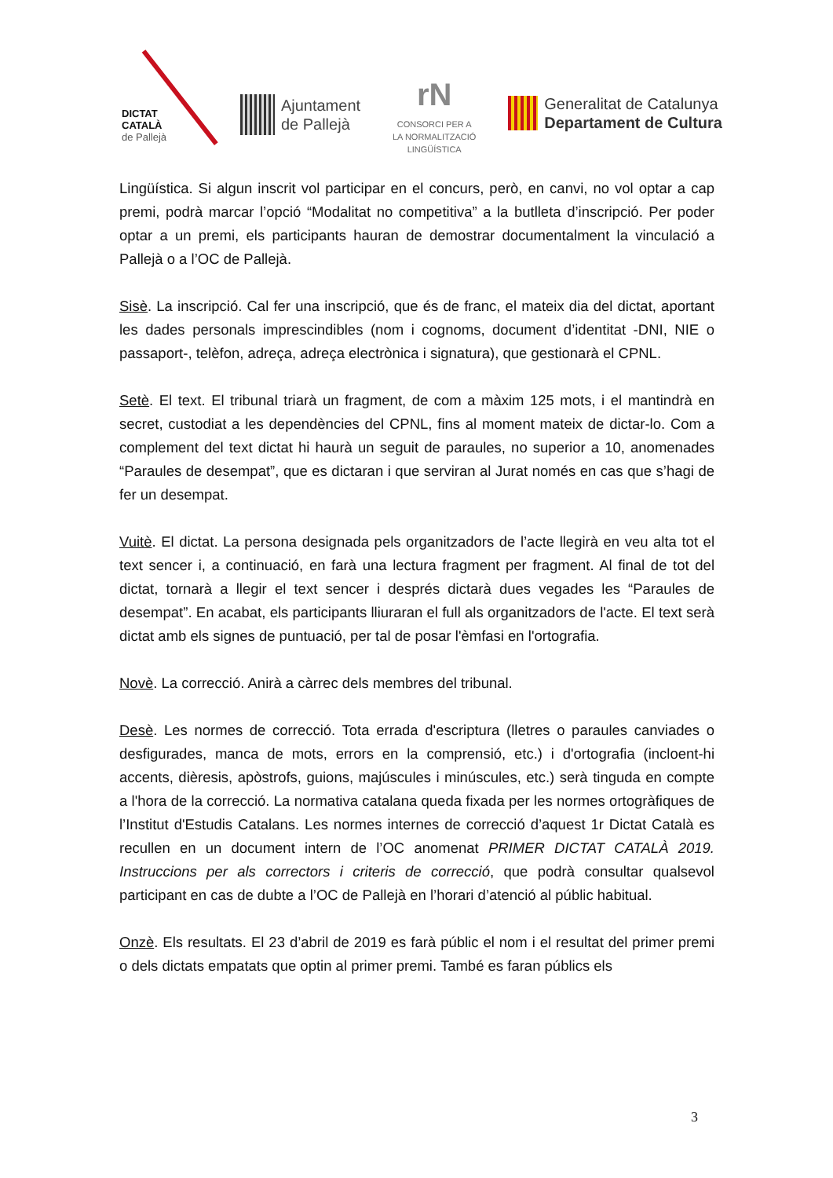DICTAT
CATALÀ
de Pallejà
Ajuntament
de Pallejà
rN
CONSORCI PER A
LA NORMALITZACIÓ
LINGÜÍSTICA
Generalitat de Catalunya
Departament de Cultura
Lingüística. Si algun inscrit vol participar en el concurs, però, en canvi, no vol optar a cap premi, podrà marcar l’opció “Modalitat no competitiva” a la butlleta d’inscripció. Per poder optar a un premi, els participants hauran de demostrar documentalment la vinculació a Pallejà o a l’OC de Pallejà.
Sisè. La inscripció. Cal fer una inscripció, que és de franc, el mateix dia del dictat, aportant les dades personals imprescindibles (nom i cognoms, document d’identitat -DNI, NIE o passaport-, telèfon, adreça, adreça electrònica i signatura), que gestionarà el CPNL.
Setè. El text. El tribunal triarà un fragment, de com a màxim 125 mots, i el mantindrà en secret, custodiat a les dependències del CPNL, fins al moment mateix de dictar-lo. Com a complement del text dictat hi haurà un seguit de paraules, no superior a 10, anomenades “Paraules de desempat”, que es dictaran i que serviran al Jurat només en cas que s’hagi de fer un desempat.
Vuitè. El dictat. La persona designada pels organitzadors de l’acte llegirà en veu alta tot el text sencer i, a continuació, en farà una lectura fragment per fragment. Al final de tot del dictat, tornarà a llegir el text sencer i després dictarà dues vegades les “Paraules de desempat”. En acabat, els participants lliuraran el full als organitzadors de l'acte. El text serà dictat amb els signes de puntuació, per tal de posar l'èmfasi en l'ortografia.
Novè. La correcció. Anirà a càrrec dels membres del tribunal.
Desè. Les normes de correcció. Tota errada d'escriptura (lletres o paraules canviades o desfigurades, manca de mots, errors en la comprensió, etc.) i d'ortografia (incloent-hi accents, dièresis, apòstrofs, guions, majúscules i minúscules, etc.) serà tinguda en compte a l'hora de la correcció. La normativa catalana queda fixada per les normes ortogràfiques de l’Institut d'Estudis Catalans. Les normes internes de correcció d’aquest 1r Dictat Català es recullen en un document intern de l’OC anomenat PRIMER DICTAT CATALÀ 2019. Instruccions per als correctors i criteris de correcció, que podrà consultar qualsevol participant en cas de dubte a l’OC de Pallejà en l’horari d’atenció al públic habitual.
Onzè. Els resultats. El 23 d’abril de 2019 es farà públic el nom i el resultat del primer premi o dels dictats empatats que optin al primer premi. També es faran públics els
3